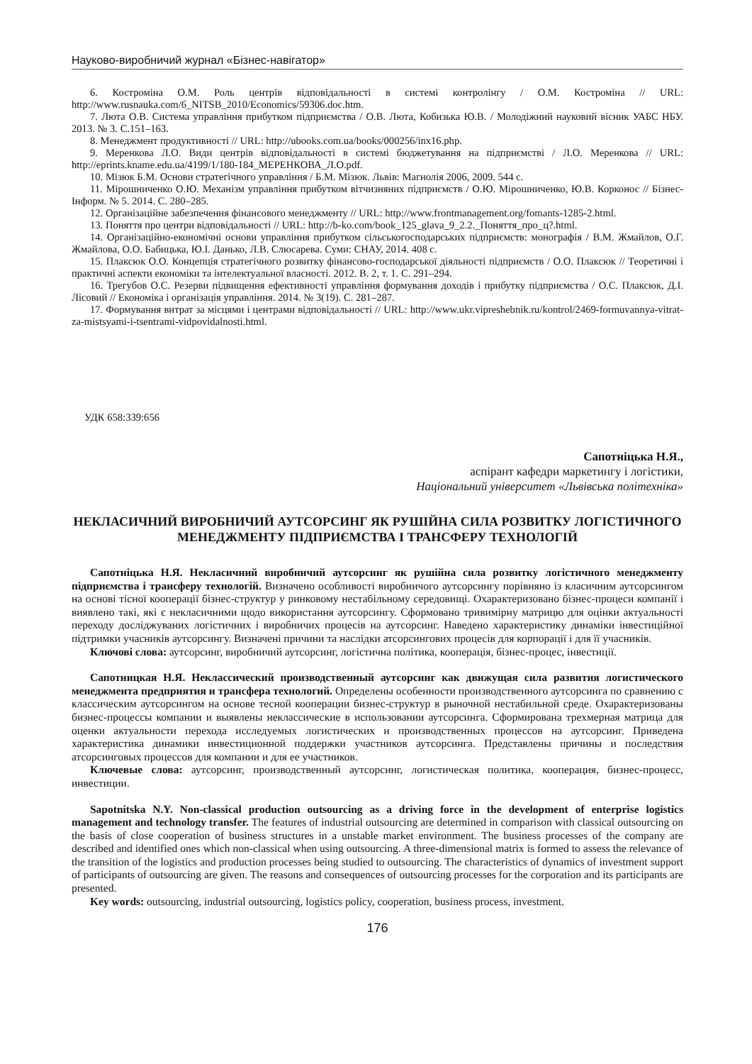Науково-виробничий журнал «Бізнес-навігатор»
6. Костроміна О.М. Роль центрів відповідальності в системі контролінгу / О.М. Костроміна // URL: http://www.rusnauka.com/6_NITSB_2010/Economics/59306.doc.htm.
7. Люта О.В. Система управління прибутком підприємства / О.В. Люта, Кобизька Ю.В. / Молодіжний науковий вісник УАБС НБУ. 2013. № 3. С.151–163.
8. Менеджмент продуктивності // URL: http://ubooks.com.ua/books/000256/inx16.php.
9. Меренкова Л.О. Види центрів відповідальності в системі бюджетування на підприємстві / Л.О. Меренкова // URL: http://eprints.kname.edu.ua/4199/1/180-184_МЕРЕНКОВА_Л.О.pdf.
10. Мізюк Б.М. Основи стратегічного управління / Б.М. Мізюк. Львів: Магнолія 2006, 2009. 544 с.
11. Мірошниченко О.Ю. Механізм управління прибутком вітчизняних підприємств / О.Ю. Мірошниченко, Ю.В. Корконос // Бізнес-Інформ. № 5. 2014. С. 280–285.
12. Організаційне забезпечення фінансового менеджменту // URL: http://www.frontmanagement.org/fomants-1285-2.html.
13. Поняття про центри відповідальності // URL: http://b-ko.com/book_125_glava_9_2.2._Поняття_про_ц?.html.
14. Організаційно-економічні основи управління прибутком сільськогосподарських підприємств: монографія / В.М. Жмайлов, О.Г. Жмайлова, О.О. Бабицька, Ю.І. Данько, Л.В. Слюсарева. Суми: СНАУ, 2014. 408 с.
15. Плаксюк О.О. Концепція стратегічного розвитку фінансово-господарської діяльності підприємств / О.О. Плаксюк // Теоретичні і практичні аспекти економіки та інтелектуальної власності. 2012. В. 2, т. 1. С. 291–294.
16. Трегубов О.С. Резерви підвищення ефективності управління формування доходів і прибутку підприємства / О.С. Плаксюк, Д.І. Лісовий // Економіка і організація управління. 2014. № 3(19). С. 281–287.
17. Формування витрат за місцями і центрами відповідальності // URL: http://www.ukr.vipreshebnik.ru/kontrol/2469-formuvannya-vitrat-za-mistsyami-i-tsentrami-vidpovidalnosti.html.
УДК 658:339:656
Сапотніцька Н.Я.,
аспірант кафедри маркетингу і логістики,
Національний університет «Львівська політехніка»
НЕКЛАСИЧНИЙ ВИРОБНИЧИЙ АУТСОРСИНГ ЯК РУШІЙНА СИЛА РОЗВИТКУ ЛОГІСТИЧНОГО МЕНЕДЖМЕНТУ ПІДПРИЄМСТВА І ТРАНСФЕРУ ТЕХНОЛОГІЙ
Сапотніцька Н.Я. Некласичний виробничий аутсорсинг як рушійна сила розвитку логістичного менеджменту підприємства і трансферу технологій. Визначено особливості виробничого аутсорсингу порівняно із класичним аутсорсингом на основі тісної кооперації бізнес-структур у ринковому нестабільному середовищі. Охарактеризовано бізнес-процеси компанії і виявлено такі, які є некласичними щодо використання аутсорсингу. Сформовано тривимірну матрицю для оцінки актуальності переходу досліджуваних логістичних і виробничих процесів на аутсорсинг. Наведено характеристику динаміки інвестиційної підтримки учасників аутсорсингу. Визначені причини та наслідки атсорсингових процесів для корпорації і для її учасників.
Ключові слова: аутсорсинг, виробничий аутсорсинг, логістична політика, кооперація, бізнес-процес, інвестиції.
Сапотницкая Н.Я. Неклассический производственный аутсорсинг как движущая сила развития логистического менеджмента предприятия и трансфера технологий. Определены особенности производственного аутсорсинга по сравнению с классическим аутсорсингом на основе тесной кооперации бизнес-структур в рыночной нестабильной среде. Охарактеризованы бизнес-процессы компании и выявлены неклассические в использовании аутсорсинга. Сформирована трехмерная матрица для оценки актуальности перехода исследуемых логистических и производственных процессов на аутсорсинг. Приведена характеристика динамики инвестиционной поддержки участников аутсорсинга. Представлены причины и последствия атсорсинговых процессов для компании и для ее участников.
Ключевые слова: аутсорсинг, производственный аутсорсинг, логистическая политика, кооперация, бизнес-процесс, инвестиции.
Sapotnitska N.Y. Non-classical production outsourcing as a driving force in the development of enterprise logistics management and technology transfer. The features of industrial outsourcing are determined in comparison with classical outsourcing on the basis of close cooperation of business structures in a unstable market environment. The business processes of the company are described and identified ones which non-classical when using outsourcing. A three-dimensional matrix is formed to assess the relevance of the transition of the logistics and production processes being studied to outsourcing. The characteristics of dynamics of investment support of participants of outsourcing are given. The reasons and consequences of outsourcing processes for the corporation and its participants are presented.
Key words: outsourcing, industrial outsourcing, logistics policy, cooperation, business process, investment.
176